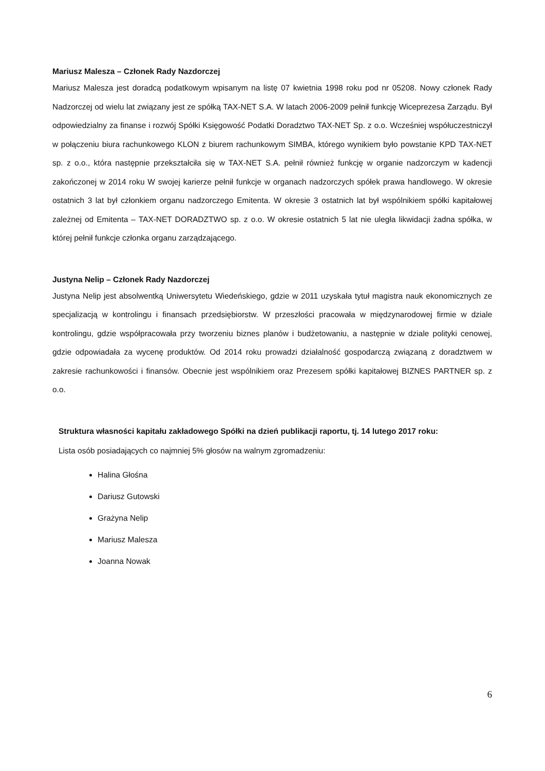Mariusz Malesza – Członek Rady Nazdorczej
Mariusz Malesza jest doradcą podatkowym wpisanym na listę 07 kwietnia 1998 roku pod nr 05208. Nowy członek Rady Nadzorczej od wielu lat związany jest ze spółką TAX-NET S.A. W latach 2006-2009 pełnił funkcję Wiceprezesa Zarządu. Był odpowiedzialny za finanse i rozwój Spółki Księgowość Podatki Doradztwo TAX-NET Sp. z o.o. Wcześniej współuczestniczył w połączeniu biura rachunkowego KLON z biurem rachunkowym SIMBA, którego wynikiem było powstanie KPD TAX-NET sp. z o.o., która następnie przekształciła się w TAX-NET S.A. pełnił również funkcję w organie nadzorczym w kadencji zakończonej w 2014 roku W swojej karierze pełnił funkcje w organach nadzorczych spółek prawa handlowego. W okresie ostatnich 3 lat był członkiem organu nadzorczego Emitenta. W okresie 3 ostatnich lat był wspólnikiem spółki kapitałowej zależnej od Emitenta – TAX-NET DORADZTWO sp. z o.o. W okresie ostatnich 5 lat nie uległa likwidacji żadna spółka, w której pełnił funkcje członka organu zarządzającego.
Justyna Nelip – Członek Rady Nazdorczej
Justyna Nelip jest absolwentką Uniwersytetu Wiedeńskiego, gdzie w 2011 uzyskała tytuł magistra nauk ekonomicznych ze specjalizacją w kontrolingu i finansach przedsiębiorstw. W przeszłości pracowała w międzynarodowej firmie w dziale kontrolingu, gdzie współpracowała przy tworzeniu biznes planów i budżetowaniu, a następnie w dziale polityki cenowej, gdzie odpowiadała za wycenę produktów. Od 2014 roku prowadzi działalność gospodarczą związaną z doradztwem w zakresie rachunkowości i finansów. Obecnie jest wspólnikiem oraz Prezesem spółki kapitałowej BIZNES PARTNER sp. z o.o.
Struktura własności kapitału zakładowego Spółki na dzień publikacji raportu, tj. 14 lutego 2017 roku:
Lista osób posiadających co najmniej 5% głosów na walnym zgromadzeniu:
Halina Głośna
Dariusz Gutowski
Grażyna Nelip
Mariusz Malesza
Joanna Nowak
6